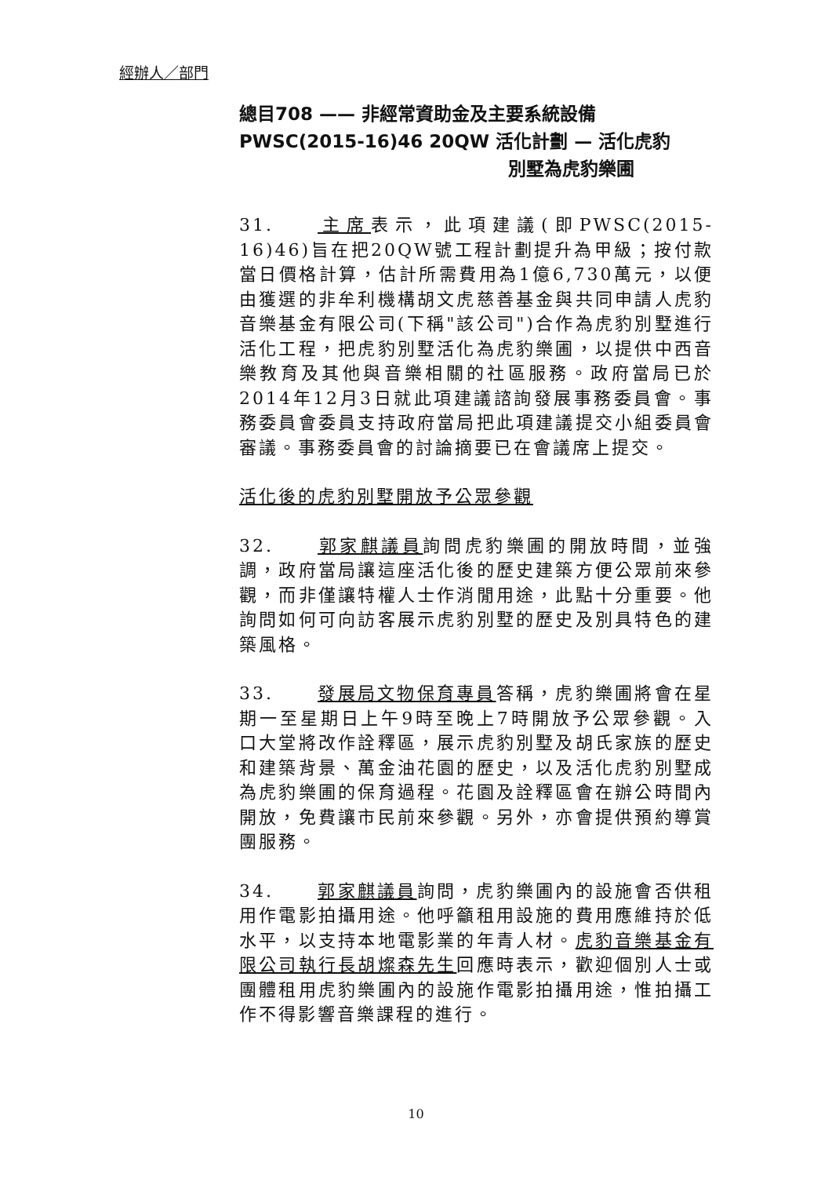經辦人／部門
總目708 —— 非經常資助金及主要系統設備
PWSC(2015-16)46 20QW 活化計劃 — 活化虎豹
別墅為虎豹樂圃
31. 主席表示，此項建議(即PWSC(2015-16)46)旨在把20QW號工程計劃提升為甲級；按付款當日價格計算，估計所需費用為1億6,730萬元，以便由獲選的非牟利機構胡文虎慈善基金與共同申請人虎豹音樂基金有限公司(下稱"該公司")合作為虎豹別墅進行活化工程，把虎豹別墅活化為虎豹樂圃，以提供中西音樂教育及其他與音樂相關的社區服務。政府當局已於2014年12月3日就此項建議諮詢發展事務委員會。事務委員會委員支持政府當局把此項建議提交小組委員會審議。事務委員會的討論摘要已在會議席上提交。
活化後的虎豹別墅開放予公眾參觀
32. 郭家麒議員詢問虎豹樂圃的開放時間，並強調，政府當局讓這座活化後的歷史建築方便公眾前來參觀，而非僅讓特權人士作消閒用途，此點十分重要。他詢問如何可向訪客展示虎豹別墅的歷史及別具特色的建築風格。
33. 發展局文物保育專員答稱，虎豹樂圃將會在星期一至星期日上午9時至晚上7時開放予公眾參觀。入口大堂將改作詮釋區，展示虎豹別墅及胡氏家族的歷史和建築背景、萬金油花園的歷史，以及活化虎豹別墅成為虎豹樂圃的保育過程。花園及詮釋區會在辦公時間內開放，免費讓市民前來參觀。另外，亦會提供預約導賞團服務。
34. 郭家麒議員詢問，虎豹樂圃內的設施會否供租用作電影拍攝用途。他呼籲租用設施的費用應維持於低水平，以支持本地電影業的年青人材。虎豹音樂基金有限公司執行長胡燦森先生回應時表示，歡迎個別人士或團體租用虎豹樂圃內的設施作電影拍攝用途，惟拍攝工作不得影響音樂課程的進行。
10